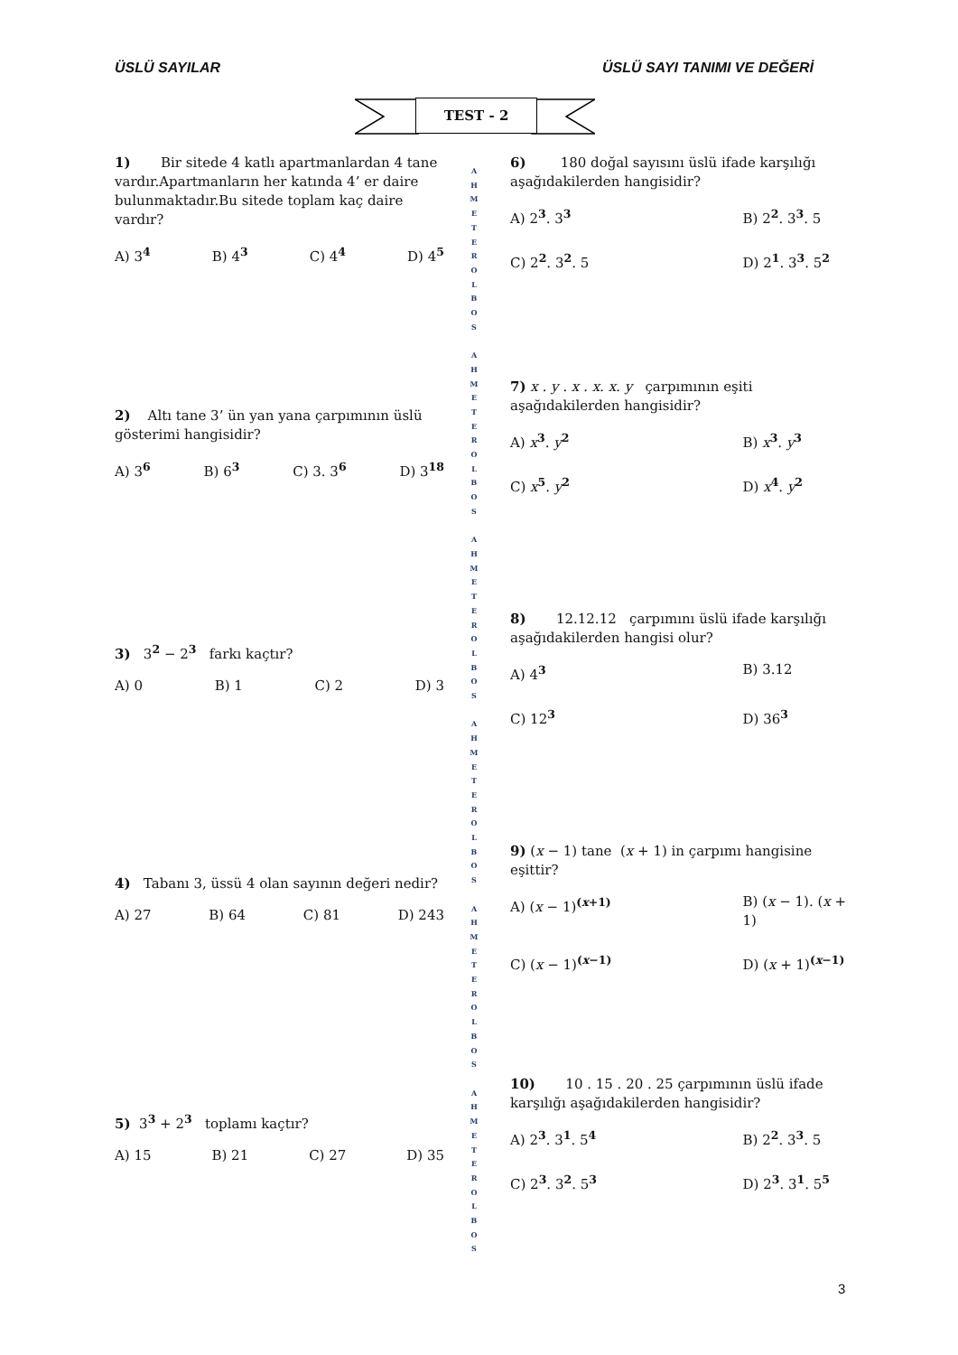ÜSLÜ SAYILAR ÜSLÜ SAYI TANIMI VE DEĞERİ
TEST - 2
1) Bir sitede 4 katlı apartmanlardan 4 tane vardır.Apartmanların her katında 4’ er daire bulunmaktadır.Bu sitede toplam kaç daire vardır?
A) 3<sup>4</sup> B) 4<sup>3</sup> C) 4<sup>4</sup> D) 4<sup>5</sup>
2) Altı tane 3’ ün yan yana çarpımının üslü gösterimi hangisidir?
A) 3<sup>6</sup> B) 6<sup>3</sup> C) 3. 3<sup>6</sup> D) 3<sup>18</sup>
3) 3<sup>2</sup> − 2<sup>3</sup> farkı kaçtır?
A) 0 B) 1 C) 2 D) 3
4) Tabanı 3, üssü 4 olan sayının değeri nedir?
A) 27 B) 64 C) 81 D) 243
5) 3<sup>3</sup> + 2<sup>3</sup> toplamı kaçtır?
A) 15 B) 21 C) 27 D) 35
A H M E T E R O L B O S
A H M E T E R O L B O S
A H M E T E R O L B O S
A H M E T E R O L B O S
A H M E T E R O L B O S
A H M E T E R O L B O S
6) 180 doğal sayısını üslü ifade karşılığı aşağıdakilerden hangisidir?
A) 2<sup>3</sup>. 3<sup>3</sup> B) 2<sup>2</sup>. 3<sup>3</sup>. 5 C) 2<sup>2</sup>. 3<sup>2</sup>. 5 D) 2<sup>1</sup>. 3<sup>3</sup>. 5<sup>2</sup>
7) x . y . x . x. x. y çarpımının eşiti aşağıdakilerden hangisidir?
A) x<sup>3</sup>. y<sup>2</sup> B) x<sup>3</sup>. y<sup>3</sup> C) x<sup>5</sup>. y<sup>2</sup> D) x<sup>4</sup>. y<sup>2</sup>
8) 12.12.12 çarpımını üslü ifade karşılığı aşağıdakilerden hangisi olur?
A) 4<sup>3</sup> B) 3.12 C) 12<sup>3</sup> D) 36<sup>3</sup>
9) (x − 1) tane (x + 1) in çarpımı hangisine eşittir?
A) (x − 1)<sup>(x+1)</sup> B) (x − 1). (x + 1) C) (x − 1)<sup>(x−1)</sup> D) (x + 1)<sup>(x−1)</sup>
10) 10 . 15 . 20 . 25 çarpımının üslü ifade karşılığı aşağıdakilerden hangisidir?
A) 2<sup>3</sup>. 3<sup>1</sup>. 5<sup>4</sup> B) 2<sup>2</sup>. 3<sup>3</sup>. 5 C) 2<sup>3</sup>. 3<sup>2</sup>. 5<sup>3</sup> D) 2<sup>3</sup>. 3<sup>1</sup>. 5<sup>5</sup>
3